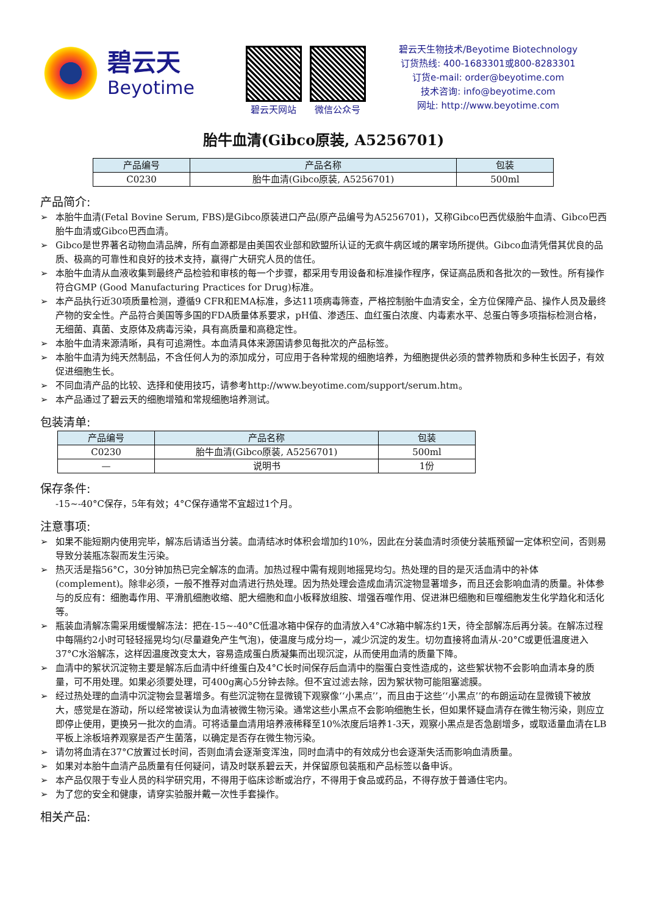碧云天
Beyotime
碧云天网站 微信公众号
碧云天生物技术/Beyotime Biotechnology
订货热线: 400-1683301或800-8283301
订货e-mail: order@beyotime.com
技术咨询: info@beyotime.com
网址: http://www.beyotime.com
胎牛血清(Gibco原装, A5256701)
| 产品编号 | 产品名称 | 包装 |
| --- | --- | --- |
| C0230 | 胎牛血清(Gibco原装, A5256701) | 500ml |
产品简介:
➢ 本胎牛血清(Fetal Bovine Serum, FBS)是Gibco原装进口产品(原产品编号为A5256701)，又称Gibco巴西优级胎牛血清、Gibco巴西胎牛血清或Gibco巴西血清。
➢ Gibco是世界著名动物血清品牌，所有血源都是由美国农业部和欧盟所认证的无疯牛病区域的屠宰场所提供。Gibco血清凭借其优良的品质、极高的可靠性和良好的技术支持，赢得广大研究人员的信任。
➢ 本胎牛血清从血液收集到最终产品检验和审核的每一个步骤，都采用专用设备和标准操作程序，保证高品质和各批次的一致性。所有操作符合GMP (Good Manufacturing Practices for Drug)标准。
➢ 本产品执行近30项质量检测，遵循9 CFR和EMA标准，多达11项病毒筛查，严格控制胎牛血清安全，全方位保障产品、操作人员及最终产物的安全性。产品符合美国等多国的FDA质量体系要求，pH值、渗透压、血红蛋白浓度、内毒素水平、总蛋白等多项指标检测合格，无细菌、真菌、支原体及病毒污染，具有高质量和高稳定性。
➢ 本胎牛血清来源清晰，具有可追溯性。本血清具体来源国请参见每批次的产品标签。
➢ 本胎牛血清为纯天然制品，不含任何人为的添加成分，可应用于各种常规的细胞培养，为细胞提供必须的营养物质和多种生长因子，有效促进细胞生长。
➢ 不同血清产品的比较、选择和使用技巧，请参考http://www.beyotime.com/support/serum.htm。
➢ 本产品通过了碧云天的细胞增殖和常规细胞培养测试。
包装清单:
| 产品编号 | 产品名称 | 包装 |
| --- | --- | --- |
| C0230 | 胎牛血清(Gibco原装, A5256701) | 500ml |
| — | 说明书 | 1份 |
保存条件:
-15~-40°C保存，5年有效；4°C保存通常不宜超过1个月。
注意事项:
➢ 如果不能短期内使用完毕，解冻后请适当分装。血清结冰时体积会增加约10%，因此在分装血清时须使分装瓶预留一定体积空间，否则易导致分装瓶冻裂而发生污染。
➢ 热灭活是指56°C，30分钟加热已完全解冻的血清。加热过程中需有规则地摇晃均匀。热处理的目的是灭活血清中的补体(complement)。除非必须，一般不推荐对血清进行热处理。因为热处理会造成血清沉淀物显著增多，而且还会影响血清的质量。补体参与的反应有：细胞毒作用、平滑肌细胞收缩、肥大细胞和血小板释放组胺、增强吞噬作用、促进淋巴细胞和巨噬细胞发生化学趋化和活化等。
➢ 瓶装血清解冻需采用缓慢解冻法：把在-15~-40°C低温冰箱中保存的血清放入4°C冰箱中解冻约1天，待全部解冻后再分装。在解冻过程中每隔约2小时可轻轻摇晃均匀(尽量避免产生气泡)，使温度与成分均一，减少沉淀的发生。切勿直接将血清从-20°C或更低温度进入37°C水浴解冻，这样因温度改变太大，容易造成蛋白质凝集而出现沉淀，从而使用血清的质量下降。
➢ 血清中的絮状沉淀物主要是解冻后血清中纤维蛋白及4°C长时间保存后血清中的脂蛋白变性造成的，这些絮状物不会影响血清本身的质量，可不用处理。如果必须要处理，可400g离心5分钟去除。但不宜过滤去除，因为絮状物可能阻塞滤膜。
➢ 经过热处理的血清中沉淀物会显著增多。有些沉淀物在显微镜下观察像‘‘小黑点’’，而且由于这些‘‘小黑点’’的布朗运动在显微镜下被放大，感觉是在游动，所以经常被误认为血清被微生物污染。通常这些小黑点不会影响细胞生长，但如果怀疑血清存在微生物污染，则应立即停止使用，更换另一批次的血清。可将适量血清用培养液稀释至10%浓度后培养1-3天，观察小黑点是否急剧增多，或取适量血清在LB平板上涂板培养观察是否产生菌落，以确定是否存在微生物污染。
➢ 请勿将血清在37°C放置过长时间，否则血清会逐渐变浑浊，同时血清中的有效成分也会逐渐失活而影响血清质量。
➢ 如果对本胎牛血清产品质量有任何疑问，请及时联系碧云天，并保留原包装瓶和产品标签以备申诉。
➢ 本产品仅限于专业人员的科学研究用，不得用于临床诊断或治疗，不得用于食品或药品，不得存放于普通住宅内。
➢ 为了您的安全和健康，请穿实验服并戴一次性手套操作。
相关产品: